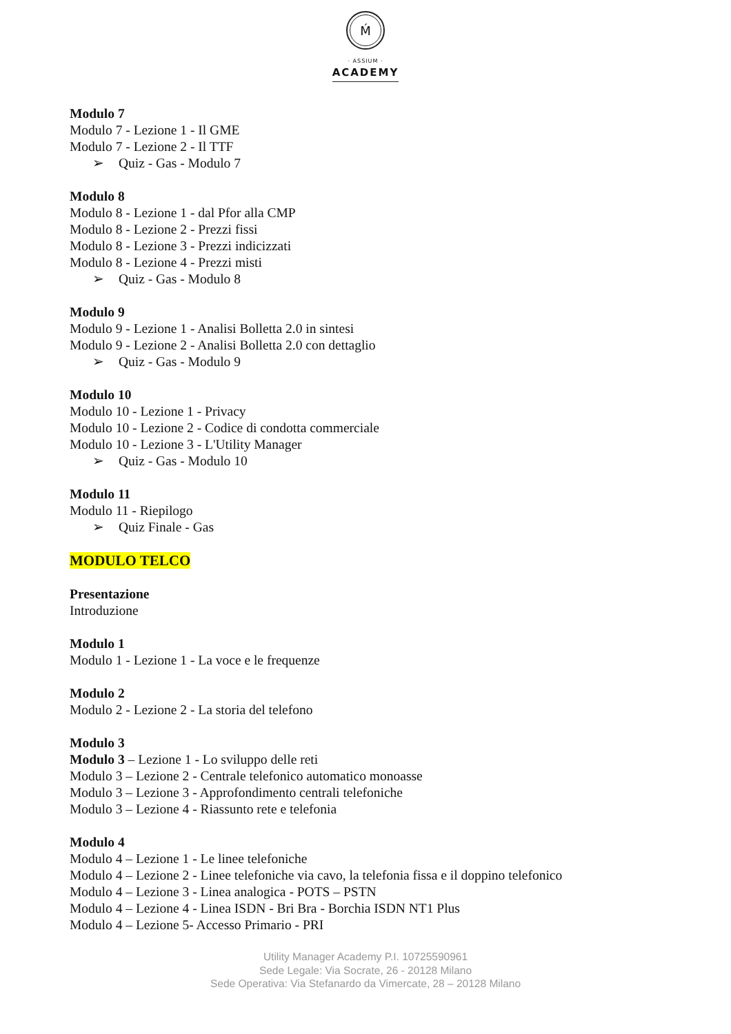Ḿ
· ASSIUM ·
ACADEMY
Modulo 7
Modulo 7 - Lezione 1 - Il GME
Modulo 7 - Lezione 2 - Il TTF
➢ Quiz - Gas - Modulo 7
Modulo 8
Modulo 8 - Lezione 1 - dal Pfor alla CMP
Modulo 8 - Lezione 2 - Prezzi fissi
Modulo 8 - Lezione 3 - Prezzi indicizzati
Modulo 8 - Lezione 4 - Prezzi misti
➢ Quiz - Gas - Modulo 8
Modulo 9
Modulo 9 - Lezione 1 - Analisi Bolletta 2.0 in sintesi
Modulo 9 - Lezione 2 - Analisi Bolletta 2.0 con dettaglio
➢ Quiz - Gas - Modulo 9
Modulo 10
Modulo 10 - Lezione 1 - Privacy
Modulo 10 - Lezione 2 - Codice di condotta commerciale
Modulo 10 - Lezione 3 - L'Utility Manager
➢ Quiz - Gas - Modulo 10
Modulo 11
Modulo 11 - Riepilogo
➢ Quiz Finale - Gas
MODULO TELCO
Presentazione
Introduzione
Modulo 1
Modulo 1 - Lezione 1 - La voce e le frequenze
Modulo 2
Modulo 2 - Lezione 2 - La storia del telefono
Modulo 3
Modulo 3 – Lezione 1 - Lo sviluppo delle reti
Modulo 3 – Lezione 2 - Centrale telefonico automatico monoasse
Modulo 3 – Lezione 3 - Approfondimento centrali telefoniche
Modulo 3 – Lezione 4 - Riassunto rete e telefonia
Modulo 4
Modulo 4 – Lezione 1 - Le linee telefoniche
Modulo 4 – Lezione 2 - Linee telefoniche via cavo, la telefonia fissa e il doppino telefonico
Modulo 4 – Lezione 3 - Linea analogica - POTS – PSTN
Modulo 4 – Lezione 4 - Linea ISDN - Bri Bra - Borchia ISDN NT1 Plus
Modulo 4 – Lezione 5- Accesso Primario - PRI
Utility Manager Academy P.I. 10725590961
Sede Legale: Via Socrate, 26 - 20128 Milano
Sede Operativa: Via Stefanardo da Vimercate, 28 – 20128 Milano